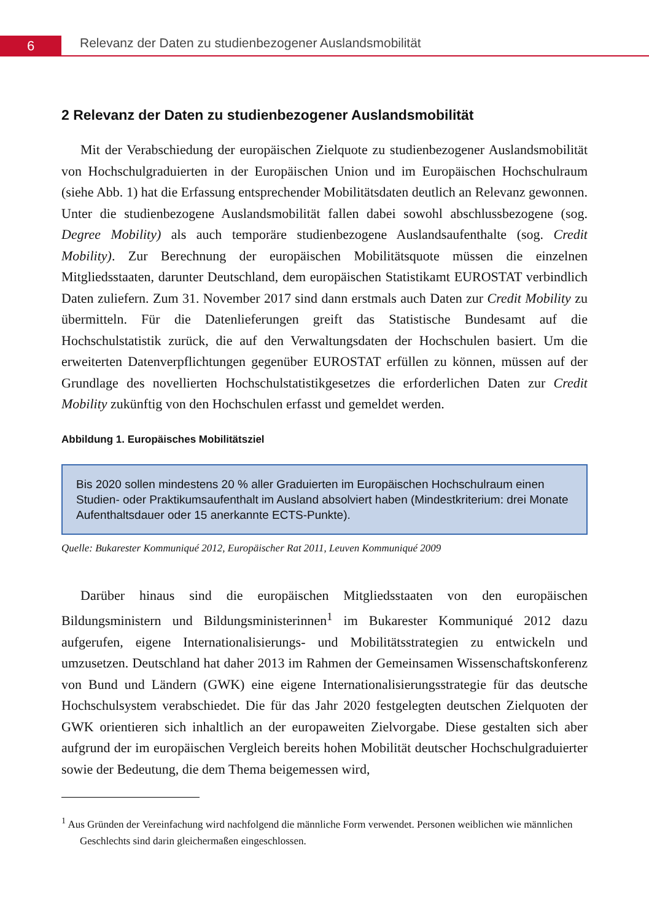6
Relevanz der Daten zu studienbezogener Auslandsmobilität
2 Relevanz der Daten zu studienbezogener Auslandsmobilität
Mit der Verabschiedung der europäischen Zielquote zu studienbezogener Auslandsmobilität von Hochschulgraduierten in der Europäischen Union und im Europäischen Hochschulraum (siehe Abb. 1) hat die Erfassung entsprechender Mobilitätsdaten deutlich an Relevanz gewonnen. Unter die studienbezogene Auslandsmobilität fallen dabei sowohl abschlussbezogene (sog. Degree Mobility) als auch temporäre studienbezogene Auslandsaufenthalte (sog. Credit Mobility). Zur Berechnung der europäischen Mobilitätsquote müssen die einzelnen Mitgliedsstaaten, darunter Deutschland, dem europäischen Statistikamt EUROSTAT verbindlich Daten zuliefern. Zum 31. November 2017 sind dann erstmals auch Daten zur Credit Mobility zu übermitteln. Für die Datenlieferungen greift das Statistische Bundesamt auf die Hochschulstatistik zurück, die auf den Verwaltungsdaten der Hochschulen basiert. Um die erweiterten Datenverpflichtungen gegenüber EUROSTAT erfüllen zu können, müssen auf der Grundlage des novellierten Hochschulstatistikgesetzes die erforderlichen Daten zur Credit Mobility zukünftig von den Hochschulen erfasst und gemeldet werden.
Abbildung 1. Europäisches Mobilitätsziel
Bis 2020 sollen mindestens 20 % aller Graduierten im Europäischen Hochschulraum einen Studien- oder Praktikumsaufenthalt im Ausland absolviert haben (Mindestkriterium: drei Monate Aufenthaltsdauer oder 15 anerkannte ECTS-Punkte).
Quelle: Bukarester Kommuniqué 2012, Europäischer Rat 2011, Leuven Kommuniqué 2009
Darüber hinaus sind die europäischen Mitgliedsstaaten von den europäischen Bildungsministern und Bildungsministerinnen<sup>1</sup> im Bukarester Kommuniqué 2012 dazu aufgerufen, eigene Internationalisierungs- und Mobilitätsstrategien zu entwickeln und umzusetzen. Deutschland hat daher 2013 im Rahmen der Gemeinsamen Wissenschaftskonferenz von Bund und Ländern (GWK) eine eigene Internationalisierungsstrategie für das deutsche Hochschulsystem verabschiedet. Die für das Jahr 2020 festgelegten deutschen Zielquoten der GWK orientieren sich inhaltlich an der europaweiten Zielvorgabe. Diese gestalten sich aber aufgrund der im europäischen Vergleich bereits hohen Mobilität deutscher Hochschulgraduierter sowie der Bedeutung, die dem Thema beigemessen wird,
<sup>1</sup> Aus Gründen der Vereinfachung wird nachfolgend die männliche Form verwendet. Personen weiblichen wie männlichen Geschlechts sind darin gleichermaßen eingeschlossen.